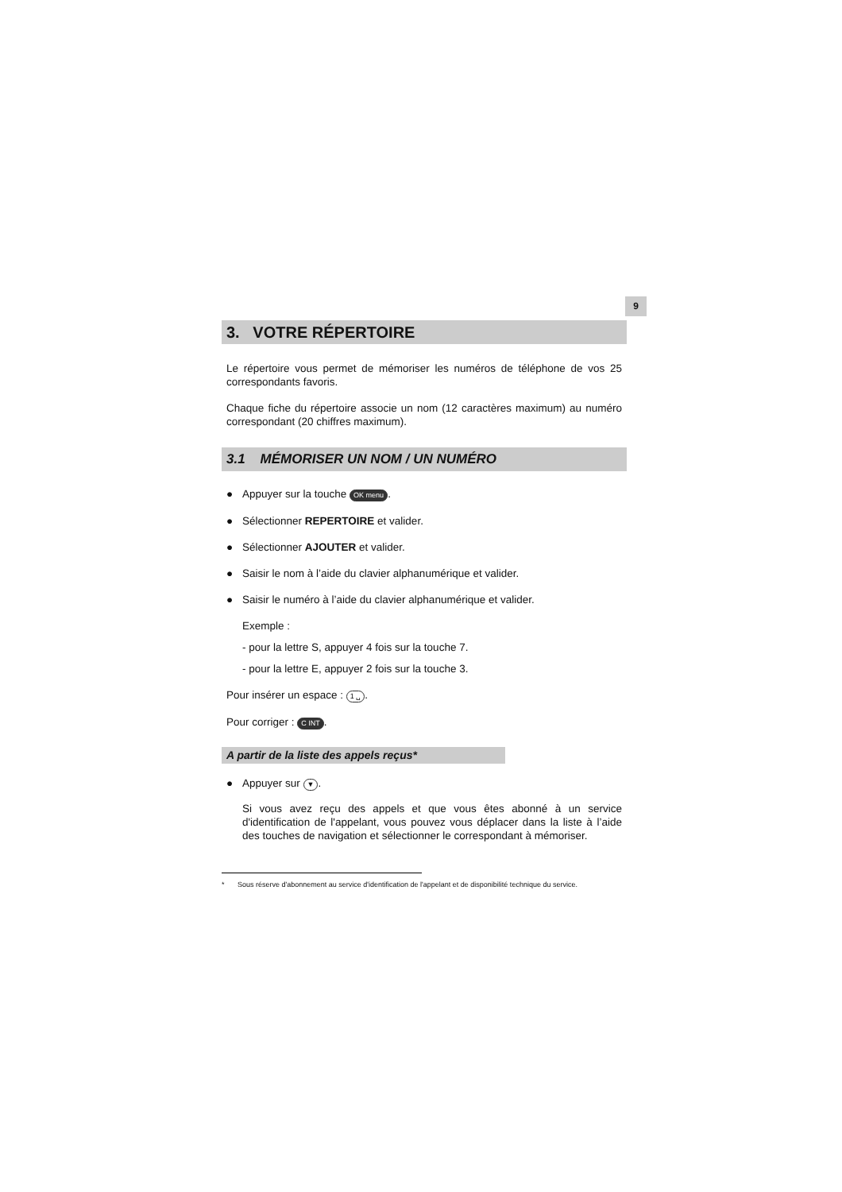9
3. VOTRE RÉPERTOIRE
Le répertoire vous permet de mémoriser les numéros de téléphone de vos 25 correspondants favoris.
Chaque fiche du répertoire associe un nom (12 caractères maximum) au numéro correspondant (20 chiffres maximum).
3.1 MÉMORISER UN NOM / UN NUMÉRO
● Appuyer sur la touche OK menu.
● Sélectionner REPERTOIRE et valider.
● Sélectionner AJOUTER et valider.
● Saisir le nom à l’aide du clavier alphanumérique et valider.
● Saisir le numéro à l’aide du clavier alphanumérique et valider.
Exemple :
- pour la lettre S, appuyer 4 fois sur la touche 7.
- pour la lettre E, appuyer 2 fois sur la touche 3.
Pour insérer un espace : 1 ␣.
Pour corriger : C INT.
A partir de la liste des appels reçus*
● Appuyer sur ▼.
Si vous avez reçu des appels et que vous êtes abonné à un service d'identification de l'appelant, vous pouvez vous déplacer dans la liste à l’aide des touches de navigation et sélectionner le correspondant à mémoriser.
* Sous réserve d'abonnement au service d'identification de l'appelant et de disponibilité technique du service.